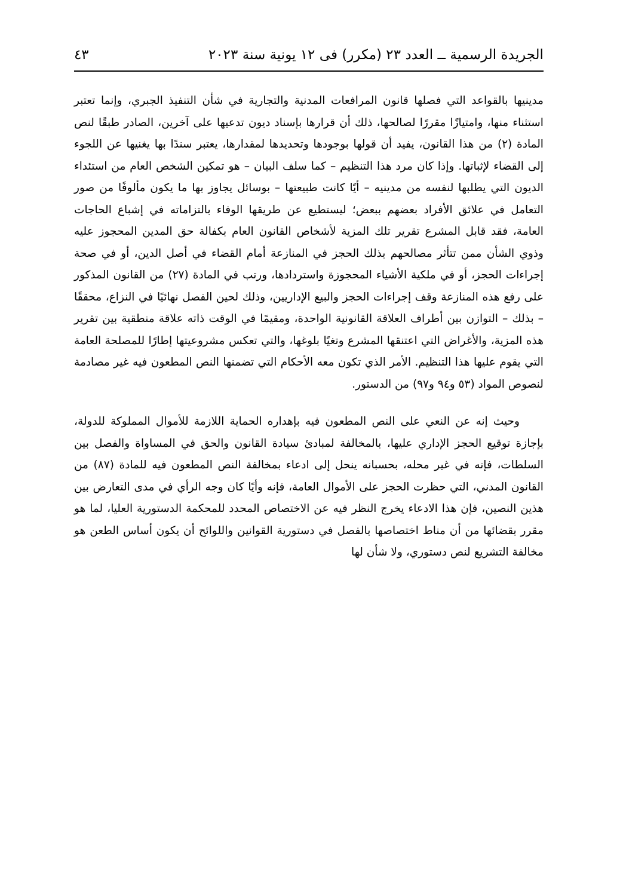الجريدة الرسمية ــ العدد ٢٣ (مكرر) فى ١٢ يونية سنة ٢٠٢٣ ٤٣
مدينيها بالقواعد التي فصلها قانون المرافعات المدنية والتجارية في شأن التنفيذ الجبري، وإنما تعتبر استثناء منها، وامتيازًا مقررًا لصالحها، ذلك أن قرارها بإسناد ديون تدعيها على آخرين، الصادر طبقًا لنص المادة (٢) من هذا القانون، يفيد أن قولها بوجودها وتحديدها لمقدارها، يعتبر سندًا بها يغنيها عن اللجوء إلى القضاء لإثباتها. وإذا كان مرد هذا التنظيم – كما سلف البيان – هو تمكين الشخص العام من استئداء الديون التي يطلبها لنفسه من مدينيه – أيًا كانت طبيعتها – بوسائل يجاوز بها ما يكون مألوفًا من صور التعامل في علائق الأفراد بعضهم ببعض؛ ليستطيع عن طريقها الوفاء بالتزاماته في إشباع الحاجات العامة، فقد قابل المشرع تقرير تلك المزية لأشخاص القانون العام بكفالة حق المدين المحجوز عليه وذوي الشأن ممن تتأثر مصالحهم بذلك الحجز في المنازعة أمام القضاء في أصل الدين، أو في صحة إجراءات الحجز، أو في ملكية الأشياء المحجوزة واستردادها، ورتب في المادة (٢٧) من القانون المذكور على رفع هذه المنازعة وقف إجراءات الحجز والبيع الإداريين، وذلك لحين الفصل نهائيًا في النزاع، محققًا – بذلك – التوازن بين أطراف العلاقة القانونية الواحدة، ومقيمًا في الوقت ذاته علاقة منطقية بين تقرير هذه المزية، والأغراض التي اعتنقها المشرع وتغيًا بلوغها، والتي تعكس مشروعيتها إطارًا للمصلحة العامة التي يقوم عليها هذا التنظيم. الأمر الذي تكون معه الأحكام التي تضمنها النص المطعون فيه غير مصادمة لنصوص المواد (٥٣ و٩٤ و٩٧) من الدستور.
وحيث إنه عن النعي على النص المطعون فيه بإهداره الحماية اللازمة للأموال المملوكة للدولة، بإجازة توقيع الحجز الإداري عليها، بالمخالفة لمبادئ سيادة القانون والحق في المساواة والفصل بين السلطات، فإنه في غير محله، بحسبانه ينحل إلى ادعاء بمخالفة النص المطعون فيه للمادة (٨٧) من القانون المدني، التي حظرت الحجز على الأموال العامة، فإنه وأيًا كان وجه الرأي في مدى التعارض بين هذين النصين، فإن هذا الادعاء يخرج النظر فيه عن الاختصاص المحدد للمحكمة الدستورية العليا، لما هو مقرر بقضائها من أن مناط اختصاصها بالفصل في دستورية القوانين واللوائح أن يكون أساس الطعن هو مخالفة التشريع لنص دستوري، ولا شأن لها